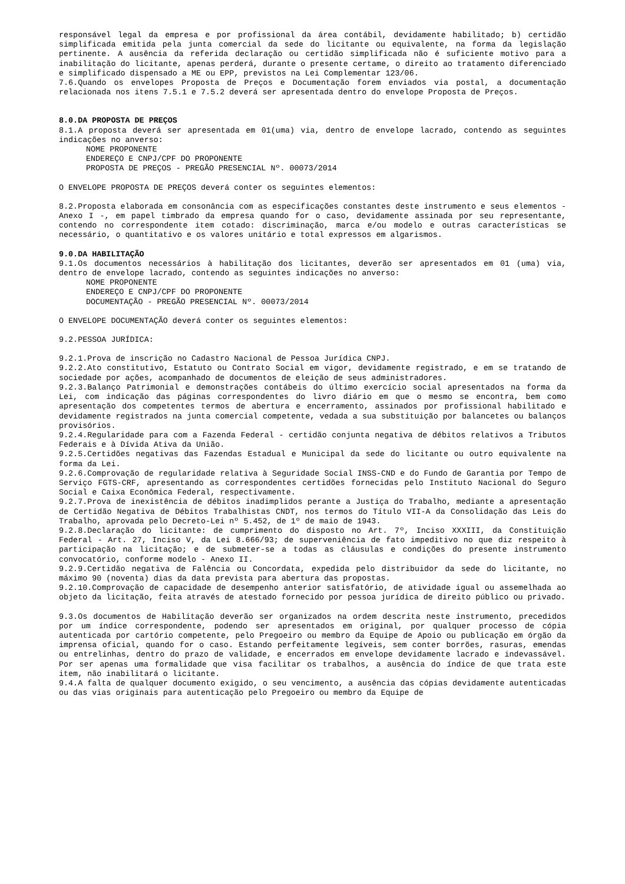responsável legal da empresa e por profissional da área contábil, devidamente habilitado; b) certidão simplificada emitida pela junta comercial da sede do licitante ou equivalente, na forma da legislação pertinente. A ausência da referida declaração ou certidão simplificada não é suficiente motivo para a inabilitação do licitante, apenas perderá, durante o presente certame, o direito ao tratamento diferenciado e simplificado dispensado a ME ou EPP, previstos na Lei Complementar 123/06.
7.6.Quando os envelopes Proposta de Preços e Documentação forem enviados via postal, a documentação relacionada nos itens 7.5.1 e 7.5.2 deverá ser apresentada dentro do envelope Proposta de Preços.
8.0.DA PROPOSTA DE PREÇOS
8.1.A proposta deverá ser apresentada em 01(uma) via, dentro de envelope lacrado, contendo as seguintes indicações no anverso:
NOME PROPONENTE
ENDEREÇO E CNPJ/CPF DO PROPONENTE
PROPOSTA DE PREÇOS - PREGÃO PRESENCIAL Nº. 00073/2014
O ENVELOPE PROPOSTA DE PREÇOS deverá conter os seguintes elementos:
8.2.Proposta elaborada em consonância com as especificações constantes deste instrumento e seus elementos - Anexo I -, em papel timbrado da empresa quando for o caso, devidamente assinada por seu representante, contendo no correspondente item cotado: discriminação, marca e/ou modelo e outras características se necessário, o quantitativo e os valores unitário e total expressos em algarismos.
9.0.DA HABILITAÇÃO
9.1.Os documentos necessários à habilitação dos licitantes, deverão ser apresentados em 01 (uma) via, dentro de envelope lacrado, contendo as seguintes indicações no anverso:
NOME PROPONENTE
ENDEREÇO E CNPJ/CPF DO PROPONENTE
DOCUMENTAÇÃO - PREGÃO PRESENCIAL Nº. 00073/2014
O ENVELOPE DOCUMENTAÇÃO deverá conter os seguintes elementos:
9.2.PESSOA JURÍDICA:
9.2.1.Prova de inscrição no Cadastro Nacional de Pessoa Jurídica CNPJ.
9.2.2.Ato constitutivo, Estatuto ou Contrato Social em vigor, devidamente registrado, e em se tratando de sociedade por ações, acompanhado de documentos de eleição de seus administradores.
9.2.3.Balanço Patrimonial e demonstrações contábeis do último exercício social apresentados na forma da Lei, com indicação das páginas correspondentes do livro diário em que o mesmo se encontra, bem como apresentação dos competentes termos de abertura e encerramento, assinados por profissional habilitado e devidamente registrados na junta comercial competente, vedada a sua substituição por balancetes ou balanços provisórios.
9.2.4.Regularidade para com a Fazenda Federal - certidão conjunta negativa de débitos relativos a Tributos Federais e à Dívida Ativa da União.
9.2.5.Certidões negativas das Fazendas Estadual e Municipal da sede do licitante ou outro equivalente na forma da Lei.
9.2.6.Comprovação de regularidade relativa à Seguridade Social INSS-CND e do Fundo de Garantia por Tempo de Serviço FGTS-CRF, apresentando as correspondentes certidões fornecidas pelo Instituto Nacional do Seguro Social e Caixa Econômica Federal, respectivamente.
9.2.7.Prova de inexistência de débitos inadimplidos perante a Justiça do Trabalho, mediante a apresentação de Certidão Negativa de Débitos Trabalhistas CNDT, nos termos do Título VII-A da Consolidação das Leis do Trabalho, aprovada pelo Decreto-Lei nº 5.452, de 1º de maio de 1943.
9.2.8.Declaração do licitante: de cumprimento do disposto no Art. 7º, Inciso XXXIII, da Constituição Federal - Art. 27, Inciso V, da Lei 8.666/93; de superveniência de fato impeditivo no que diz respeito à participação na licitação; e de submeter-se a todas as cláusulas e condições do presente instrumento convocatório, conforme modelo - Anexo II.
9.2.9.Certidão negativa de Falência ou Concordata, expedida pelo distribuidor da sede do licitante, no máximo 90 (noventa) dias da data prevista para abertura das propostas.
9.2.10.Comprovação de capacidade de desempenho anterior satisfatório, de atividade igual ou assemelhada ao objeto da licitação, feita através de atestado fornecido por pessoa jurídica de direito público ou privado.
9.3.Os documentos de Habilitação deverão ser organizados na ordem descrita neste instrumento, precedidos por um índice correspondente, podendo ser apresentados em original, por qualquer processo de cópia autenticada por cartório competente, pelo Pregoeiro ou membro da Equipe de Apoio ou publicação em órgão da imprensa oficial, quando for o caso. Estando perfeitamente legíveis, sem conter borrões, rasuras, emendas ou entrelinhas, dentro do prazo de validade, e encerrados em envelope devidamente lacrado e indevassável. Por ser apenas uma formalidade que visa facilitar os trabalhos, a ausência do índice de que trata este item, não inabilitará o licitante.
9.4.A falta de qualquer documento exigido, o seu vencimento, a ausência das cópias devidamente autenticadas ou das vias originais para autenticação pelo Pregoeiro ou membro da Equipe de